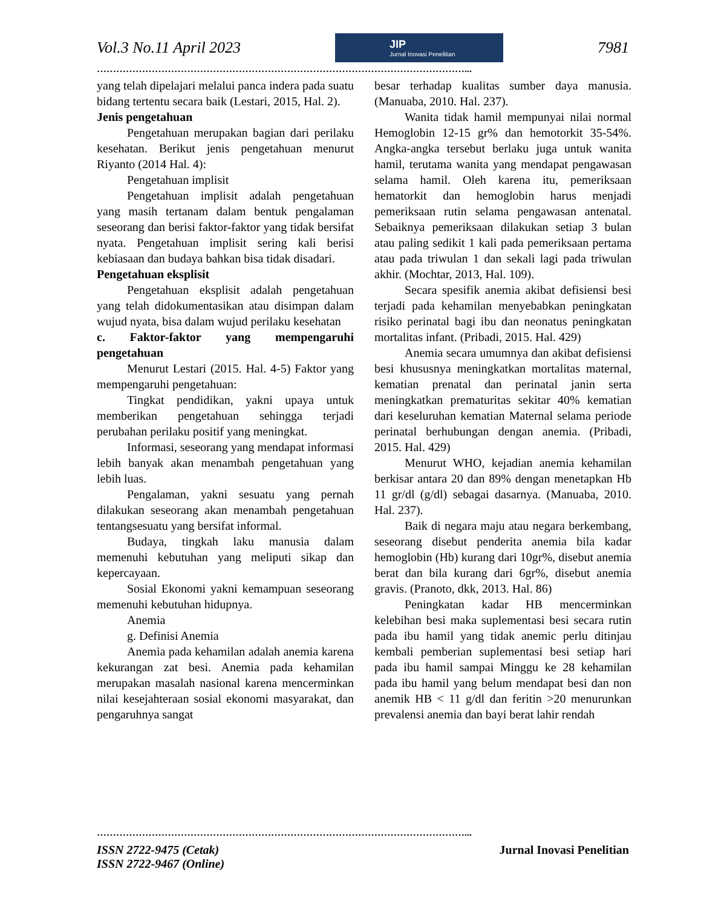Vol.3 No.11 April 2023
JIP
Jurnal Inovasi Penelitian
7981
……………………………………………………………………………………………………...
yang telah dipelajari melalui panca indera pada suatu bidang tertentu secara baik (Lestari, 2015, Hal. 2).
Jenis pengetahuan
Pengetahuan merupakan bagian dari perilaku kesehatan. Berikut jenis pengetahuan menurut Riyanto (2014 Hal. 4):
Pengetahuan implisit
Pengetahuan implisit adalah pengetahuan yang masih tertanam dalam bentuk pengalaman seseorang dan berisi faktor-faktor yang tidak bersifat nyata. Pengetahuan implisit sering kali berisi kebiasaan dan budaya bahkan bisa tidak disadari.
Pengetahuan eksplisit
Pengetahuan eksplisit adalah pengetahuan yang telah didokumentasikan atau disimpan dalam wujud nyata, bisa dalam wujud perilaku kesehatan
c. Faktor-faktor yang mempengaruhi pengetahuan
Menurut Lestari (2015. Hal. 4-5) Faktor yang mempengaruhi pengetahuan:
Tingkat pendidikan, yakni upaya untuk memberikan pengetahuan sehingga terjadi perubahan perilaku positif yang meningkat.
Informasi, seseorang yang mendapat informasi lebih banyak akan menambah pengetahuan yang lebih luas.
Pengalaman, yakni sesuatu yang pernah dilakukan seseorang akan menambah pengetahuan tentangsesuatu yang bersifat informal.
Budaya, tingkah laku manusia dalam memenuhi kebutuhan yang meliputi sikap dan kepercayaan.
Sosial Ekonomi yakni kemampuan seseorang memenuhi kebutuhan hidupnya.
Anemia
g. Definisi Anemia
Anemia pada kehamilan adalah anemia karena kekurangan zat besi. Anemia pada kehamilan merupakan masalah nasional karena mencerminkan nilai kesejahteraan sosial ekonomi masyarakat, dan pengaruhnya sangat
besar terhadap kualitas sumber daya manusia. (Manuaba, 2010. Hal. 237).
Wanita tidak hamil mempunyai nilai normal Hemoglobin 12-15 gr% dan hemotorkit 35-54%. Angka-angka tersebut berlaku juga untuk wanita hamil, terutama wanita yang mendapat pengawasan selama hamil. Oleh karena itu, pemeriksaan hematorkit dan hemoglobin harus menjadi pemeriksaan rutin selama pengawasan antenatal. Sebaiknya pemeriksaan dilakukan setiap 3 bulan atau paling sedikit 1 kali pada pemeriksaan pertama atau pada triwulan 1 dan sekali lagi pada triwulan akhir. (Mochtar, 2013, Hal. 109).
Secara spesifik anemia akibat defisiensi besi terjadi pada kehamilan menyebabkan peningkatan risiko perinatal bagi ibu dan neonatus peningkatan mortalitas infant. (Pribadi, 2015. Hal. 429)
Anemia secara umumnya dan akibat defisiensi besi khususnya meningkatkan mortalitas maternal, kematian prenatal dan perinatal janin serta meningkatkan prematuritas sekitar 40% kematian dari keseluruhan kematian Maternal selama periode perinatal berhubungan dengan anemia. (Pribadi, 2015. Hal. 429)
Menurut WHO, kejadian anemia kehamilan berkisar antara 20 dan 89% dengan menetapkan Hb 11 gr/dl (g/dl) sebagai dasarnya. (Manuaba, 2010. Hal. 237).
Baik di negara maju atau negara berkembang, seseorang disebut penderita anemia bila kadar hemoglobin (Hb) kurang dari 10gr%, disebut anemia berat dan bila kurang dari 6gr%, disebut anemia gravis. (Pranoto, dkk, 2013. Hal. 86)
Peningkatan kadar HB mencerminkan kelebihan besi maka suplementasi besi secara rutin pada ibu hamil yang tidak anemic perlu ditinjau kembali pemberian suplementasi besi setiap hari pada ibu hamil sampai Minggu ke 28 kehamilan pada ibu hamil yang belum mendapat besi dan non anemik HB < 11 g/dl dan feritin >20 menurunkan prevalensi anemia dan bayi berat lahir rendah
……………………………………………………………………………………………………...
ISSN 2722-9475 (Cetak)
ISSN 2722-9467 (Online)
Jurnal Inovasi Penelitian